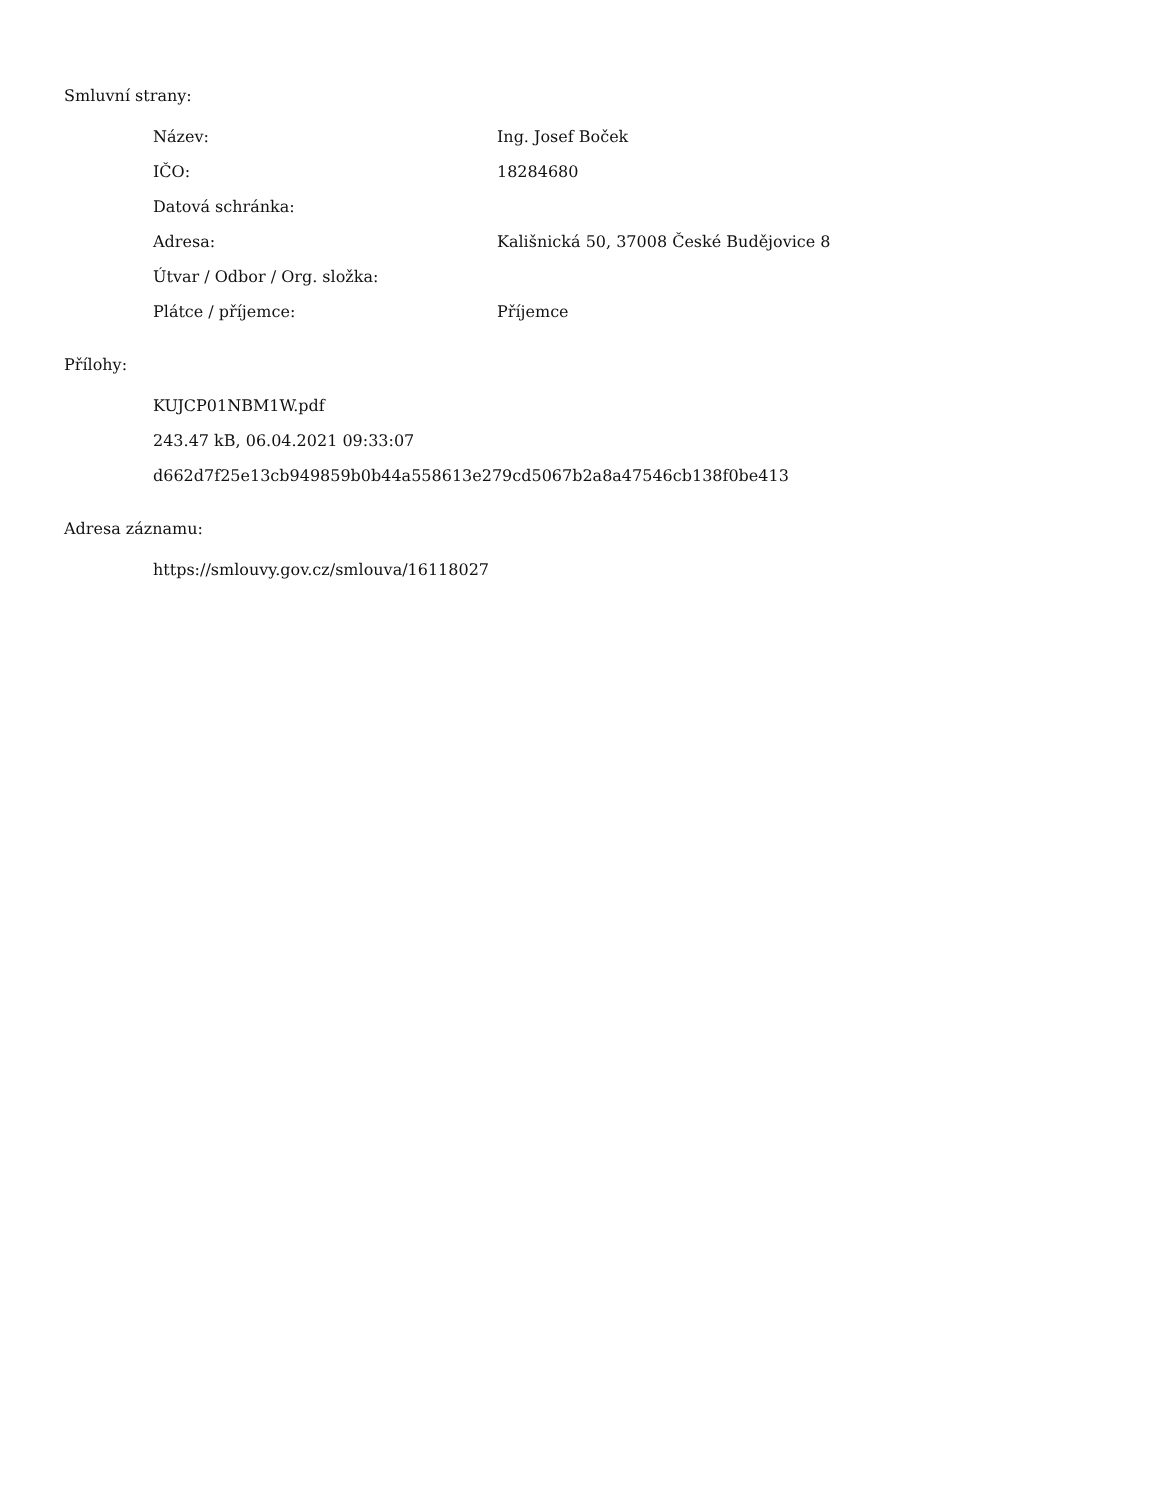Smluvní strany:
| Název: | Ing. Josef Boček |
| IČO: | 18284680 |
| Datová schránka: | |
| Adresa: | Kališnická 50, 37008 České Budějovice 8 |
| Útvar / Odbor / Org. složka: | |
| Plátce / příjemce: | Příjemce |
Přílohy:
KUJCP01NBM1W.pdf
243.47 kB, 06.04.2021 09:33:07
d662d7f25e13cb949859b0b44a558613e279cd5067b2a8a47546cb138f0be413
Adresa záznamu:
https://smlouvy.gov.cz/smlouva/16118027